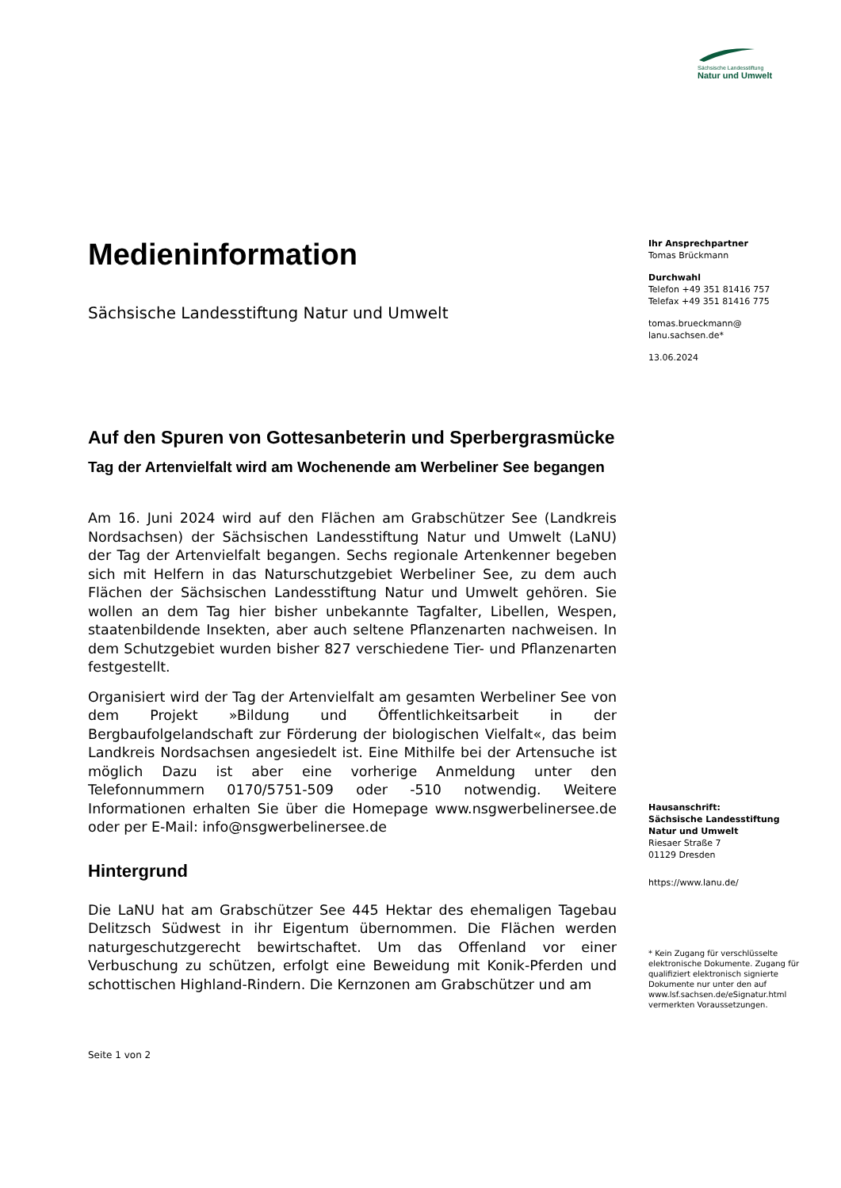Sächsische Landesstiftung
Natur und Umwelt
Medieninformation
Sächsische Landesstiftung Natur und Umwelt
Auf den Spuren von Gottesanbeterin und Sperbergrasmücke
Tag der Artenvielfalt wird am Wochenende am Werbeliner See begangen
Am 16. Juni 2024 wird auf den Flächen am Grabschützer See (Landkreis Nordsachsen) der Sächsischen Landesstiftung Natur und Umwelt (LaNU) der Tag der Artenvielfalt begangen. Sechs regionale Artenkenner begeben sich mit Helfern in das Naturschutzgebiet Werbeliner See, zu dem auch Flächen der Sächsischen Landesstiftung Natur und Umwelt gehören. Sie wollen an dem Tag hier bisher unbekannte Tagfalter, Libellen, Wespen, staatenbildende Insekten, aber auch seltene Pflanzenarten nachweisen. In dem Schutzgebiet wurden bisher 827 verschiedene Tier- und Pflanzenarten festgestellt.
Organisiert wird der Tag der Artenvielfalt am gesamten Werbeliner See von dem Projekt »Bildung und Öffentlichkeitsarbeit in der Bergbaufolgelandschaft zur Förderung der biologischen Vielfalt«, das beim Landkreis Nordsachsen angesiedelt ist. Eine Mithilfe bei der Artensuche ist möglich Dazu ist aber eine vorherige Anmeldung unter den Telefonnummern 0170/5751-509 oder -510 notwendig. Weitere Informationen erhalten Sie über die Homepage www.nsgwerbelinersee.de oder per E-Mail: info@nsgwerbelinersee.de
Hintergrund
Die LaNU hat am Grabschützer See 445 Hektar des ehemaligen Tagebau Delitzsch Südwest in ihr Eigentum übernommen. Die Flächen werden naturgeschutzgerecht bewirtschaftet. Um das Offenland vor einer Verbuschung zu schützen, erfolgt eine Beweidung mit Konik-Pferden und schottischen Highland-Rindern. Die Kernzonen am Grabschützer und am
Seite 1 von 2
Ihr Ansprechpartner
Tomas Brückmann
Durchwahl
Telefon +49 351 81416 757
Telefax +49 351 81416 775
tomas.brueckmann@
lanu.sachsen.de*
13.06.2024
Hausanschrift:
Sächsische Landesstiftung Natur und Umwelt
Riesaer Straße 7
01129 Dresden
https://www.lanu.de/
* Kein Zugang für verschlüsselte elektronische Dokumente. Zugang für qualifiziert elektronisch signierte Dokumente nur unter den auf www.lsf.sachsen.de/eSignatur.html vermerkten Voraussetzungen.